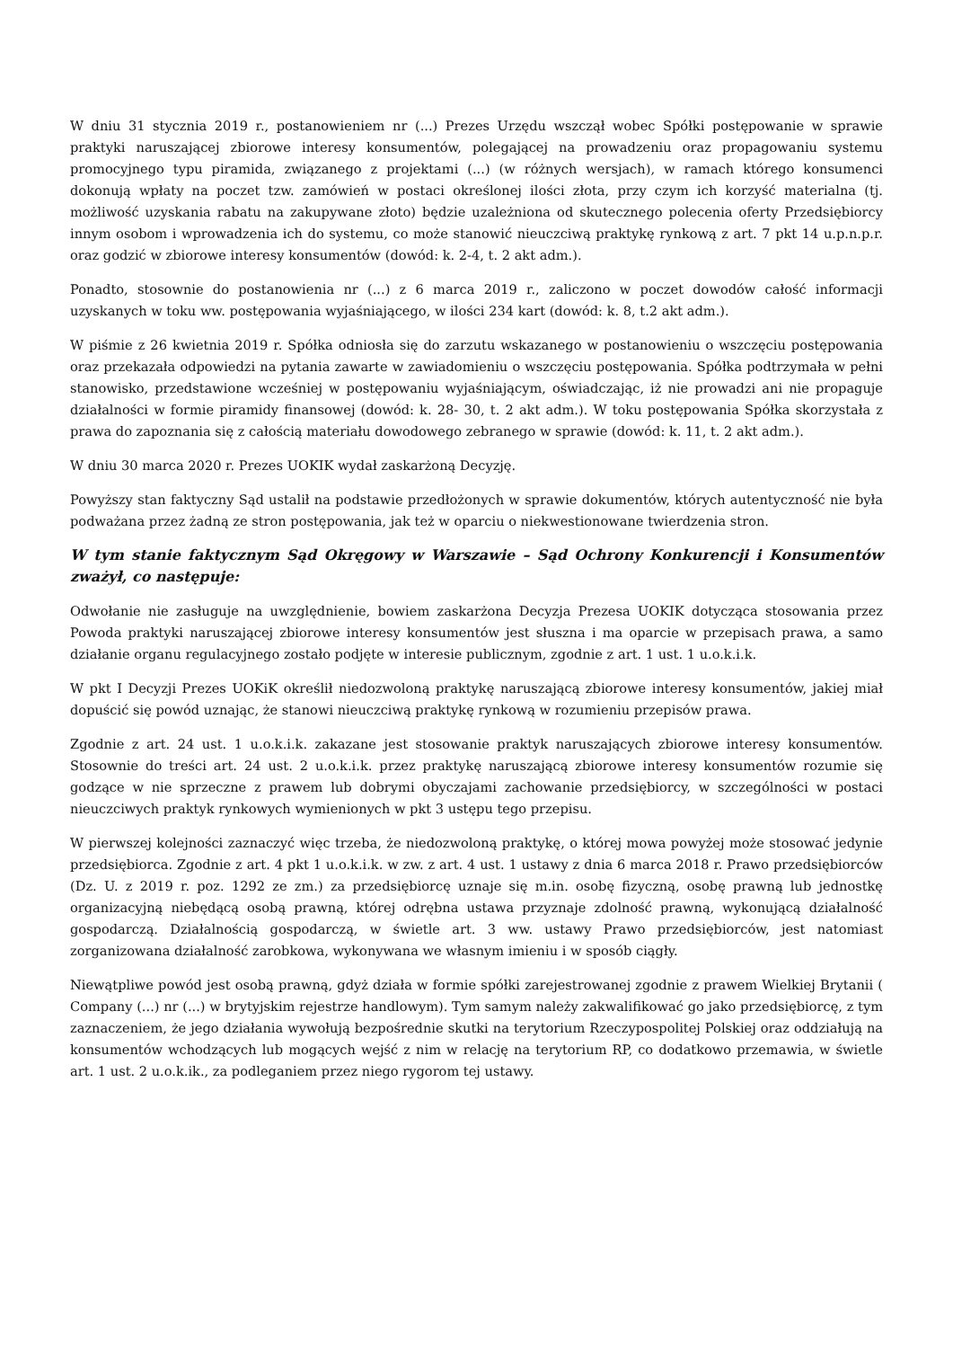W dniu 31 stycznia 2019 r., postanowieniem nr (...) Prezes Urzędu wszczął wobec Spółki postępowanie w sprawie praktyki naruszającej zbiorowe interesy konsumentów, polegającej na prowadzeniu oraz propagowaniu systemu promocyjnego typu piramida, związanego z projektami (...) (w różnych wersjach), w ramach którego konsumenci dokonują wpłaty na poczet tzw. zamówień w postaci określonej ilości złota, przy czym ich korzyść materialna (tj. możliwość uzyskania rabatu na zakupywane złoto) będzie uzależniona od skutecznego polecenia oferty Przedsiębiorcy innym osobom i wprowadzenia ich do systemu, co może stanowić nieuczciwą praktykę rynkową z art. 7 pkt 14 u.p.n.p.r. oraz godzić w zbiorowe interesy konsumentów (dowód: k. 2-4, t. 2 akt adm.).
Ponadto, stosownie do postanowienia nr (...) z 6 marca 2019 r., zaliczono w poczet dowodów całość informacji uzyskanych w toku ww. postępowania wyjaśniającego, w ilości 234 kart (dowód: k. 8, t.2 akt adm.).
W piśmie z 26 kwietnia 2019 r. Spółka odniosła się do zarzutu wskazanego w postanowieniu o wszczęciu postępowania oraz przekazała odpowiedzi na pytania zawarte w zawiadomieniu o wszczęciu postępowania. Spółka podtrzymała w pełni stanowisko, przedstawione wcześniej w postępowaniu wyjaśniającym, oświadczając, iż nie prowadzi ani nie propaguje działalności w formie piramidy finansowej (dowód: k. 28- 30, t. 2 akt adm.). W toku postępowania Spółka skorzystała z prawa do zapoznania się z całością materiału dowodowego zebranego w sprawie (dowód: k. 11, t. 2 akt adm.).
W dniu 30 marca 2020 r. Prezes UOKIK wydał zaskarżoną Decyzję.
Powyższy stan faktyczny Sąd ustalił na podstawie przedłożonych w sprawie dokumentów, których autentyczność nie była podważana przez żadną ze stron postępowania, jak też w oparciu o niekwestionowane twierdzenia stron.
W tym stanie faktycznym Sąd Okręgowy w Warszawie – Sąd Ochrony Konkurencji i Konsumentów zważył, co następuje:
Odwołanie nie zasługuje na uwzględnienie, bowiem zaskarżona Decyzja Prezesa UOKIK dotycząca stosowania przez Powoda praktyki naruszającej zbiorowe interesy konsumentów jest słuszna i ma oparcie w przepisach prawa, a samo działanie organu regulacyjnego zostało podjęte w interesie publicznym, zgodnie z art. 1 ust. 1 u.o.k.i.k.
W pkt I Decyzji Prezes UOKiK określił niedozwoloną praktykę naruszającą zbiorowe interesy konsumentów, jakiej miał dopuścić się powód uznając, że stanowi nieuczciwą praktykę rynkową w rozumieniu przepisów prawa.
Zgodnie z art. 24 ust. 1 u.o.k.i.k. zakazane jest stosowanie praktyk naruszających zbiorowe interesy konsumentów. Stosownie do treści art. 24 ust. 2 u.o.k.i.k. przez praktykę naruszającą zbiorowe interesy konsumentów rozumie się godzące w nie sprzeczne z prawem lub dobrymi obyczajami zachowanie przedsiębiorcy, w szczególności w postaci nieuczciwych praktyk rynkowych wymienionych w pkt 3 ustępu tego przepisu.
W pierwszej kolejności zaznaczyć więc trzeba, że niedozwoloną praktykę, o której mowa powyżej może stosować jedynie przedsiębiorca. Zgodnie z art. 4 pkt 1 u.o.k.i.k. w zw. z art. 4 ust. 1 ustawy z dnia 6 marca 2018 r. Prawo przedsiębiorców (Dz. U. z 2019 r. poz. 1292 ze zm.) za przedsiębiorcę uznaje się m.in. osobę fizyczną, osobę prawną lub jednostkę organizacyjną niebędącą osobą prawną, której odrębna ustawa przyznaje zdolność prawną, wykonującą działalność gospodarczą. Działalnością gospodarczą, w świetle art. 3 ww. ustawy Prawo przedsiębiorców, jest natomiast zorganizowana działalność zarobkowa, wykonywana we własnym imieniu i w sposób ciągły.
Niewątpliwe powód jest osobą prawną, gdyż działa w formie spółki zarejestrowanej zgodnie z prawem Wielkiej Brytanii ( Company (...) nr (...) w brytyjskim rejestrze handlowym). Tym samym należy zakwalifikować go jako przedsiębiorcę, z tym zaznaczeniem, że jego działania wywołują bezpośrednie skutki na terytorium Rzeczypospolitej Polskiej oraz oddziałują na konsumentów wchodzących lub mogących wejść z nim w relację na terytorium RP, co dodatkowo przemawia, w świetle art. 1 ust. 2 u.o.k.ik., za podleganiem przez niego rygorom tej ustawy.